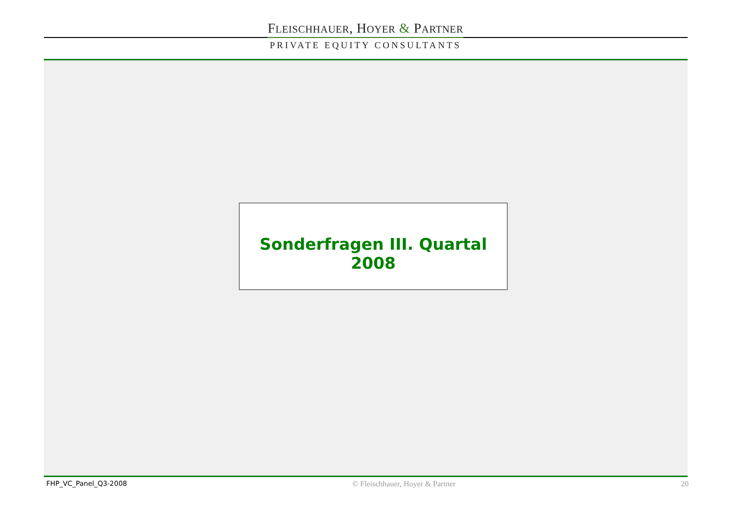FLEISCHHAUER, HOYER & PARTNER
PRIVATE EQUITY CONSULTANTS
Sonderfragen III. Quartal 2008
FHP_VC_Panel_Q3-2008 © Fleischhauer, Hoyer & Partner 20